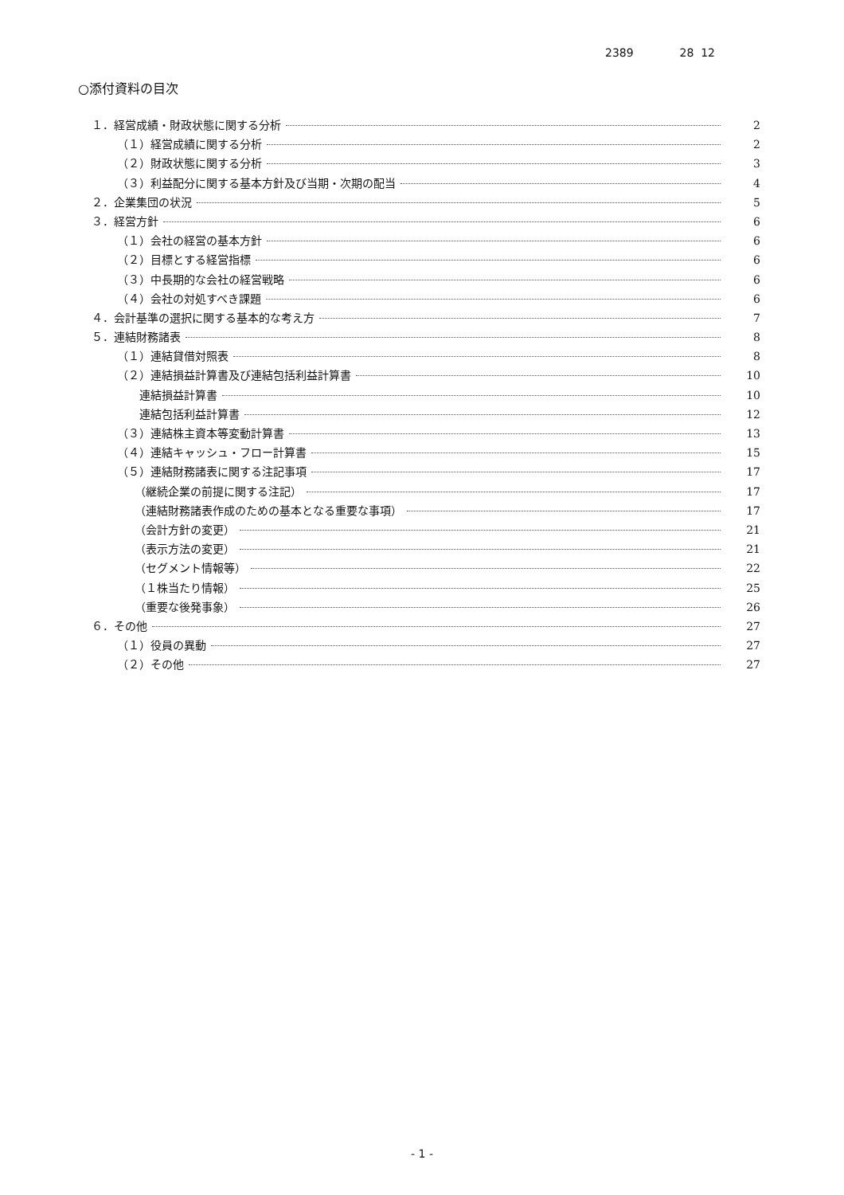2389 28 12
○添付資料の目次
１．経営成績・財政状態に関する分析 2
（１）経営成績に関する分析 2
（２）財政状態に関する分析 3
（３）利益配分に関する基本方針及び当期・次期の配当 4
２．企業集団の状況 5
３．経営方針 6
（１）会社の経営の基本方針 6
（２）目標とする経営指標 6
（３）中長期的な会社の経営戦略 6
（４）会社の対処すべき課題 6
４．会計基準の選択に関する基本的な考え方 7
５．連結財務諸表 8
（１）連結貸借対照表 8
（２）連結損益計算書及び連結包括利益計算書 10
連結損益計算書 10
連結包括利益計算書 12
（３）連結株主資本等変動計算書 13
（４）連結キャッシュ・フロー計算書 15
（５）連結財務諸表に関する注記事項 17
（継続企業の前提に関する注記） 17
（連結財務諸表作成のための基本となる重要な事項） 17
（会計方針の変更） 21
（表示方法の変更） 21
（セグメント情報等） 22
（１株当たり情報） 25
（重要な後発事象） 26
６．その他 27
（１）役員の異動 27
（２）その他 27
- 1 -